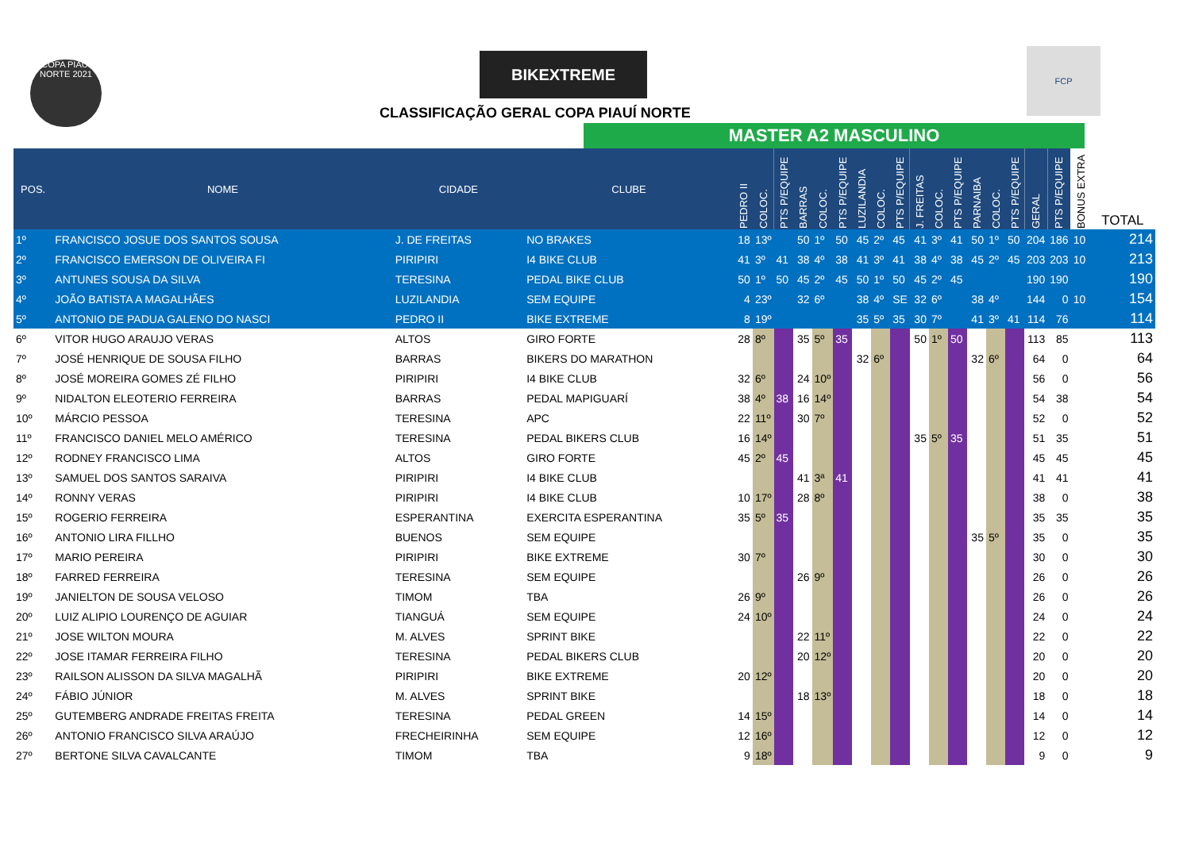COPA PIAUÍ NORTE 2021
BIKEXTREME FCP
CLASSIFICAÇÃO GERAL COPA PIAUÍ NORTE
MASTER A2 MASCULINO
| POS. | NOME | CIDADE | CLUBE | PEDRO II | COLOC. | PTS P/EQUIPE | BARRAS | COLOC. | PTS P/EQUIPE | LUZILANDIA | COLOC. | PTS P/EQUIPE | J. FREITAS | COLOC. | PTS P/EQUIPE | PARNAIBA | COLOC. | PTS P/EQUIPE | GERAL | PTS P/EQUIPE | BONUS EXTRA | TOTAL |
| --- | --- | --- | --- | --- | --- | --- | --- | --- | --- | --- | --- | --- | --- | --- | --- | --- | --- | --- | --- | --- | --- | --- |
| 1º | FRANCISCO JOSUE DOS SANTOS SOUSA | J. DE FREITAS | NO BRAKES | 18 | 13º | | 50 | 1º | 50 | 45 | 2º | 45 | 41 | 3º | 41 | 50 | 1º | 50 | 204 | 186 | 10 | 214 |
| 2º | FRANCISCO EMERSON DE OLIVEIRA FI | PIRIPIRI | I4 BIKE CLUB | 41 | 3º | 41 | 38 | 4º | 38 | 41 | 3º | 41 | 38 | 4º | 38 | 45 | 2º | 45 | 203 | 203 | 10 | 213 |
| 3º | ANTUNES SOUSA DA SILVA | TERESINA | PEDAL BIKE CLUB | 50 | 1º | 50 | 45 | 2º | 45 | 50 | 1º | 50 | 45 | 2º | 45 | | | | 190 | 190 | | 190 |
| 4º | JOÃO BATISTA A MAGALHÃES | LUZILANDIA | SEM EQUIPE | 4 | 23º | | 32 | 6º | | 38 | 4º | SE | 32 | 6º | | 38 | 4º | | 144 | 0 | 10 | 154 |
| 5º | ANTONIO DE PADUA GALENO DO NASCI | PEDRO II | BIKE EXTREME | 8 | 19º | | | | | 35 | 5º | 35 | 30 | 7º | | 41 | 3º | 41 | 114 | 76 | | 114 |
| 6º | VITOR HUGO ARAUJO VERAS | ALTOS | GIRO FORTE | 28 | 8º | | 35 | 5º | 35 | | | | 50 | 1º | 50 | | | | 113 | 85 | | 113 |
| 7º | JOSÉ HENRIQUE DE SOUSA FILHO | BARRAS | BIKERS DO MARATHON | | | | | | | 32 | 6º | | | | | 32 | 6º | | 64 | 0 | | 64 |
| 8º | JOSÉ MOREIRA GOMES ZÉ FILHO | PIRIPIRI | I4 BIKE CLUB | 32 | 6º | | 24 | 10º | | | | | | | | | | | 56 | 0 | | 56 |
| 9º | NIDALTON ELEOTERIO FERREIRA | BARRAS | PEDAL MAPIGUARÍ | 38 | 4º | 38 | 16 | 14º | | | | | | | | | | | 54 | 38 | | 54 |
| 10º | MÁRCIO PESSOA | TERESINA | APC | 22 | 11º | | 30 | 7º | | | | | | | | | | | 52 | 0 | | 52 |
| 11º | FRANCISCO DANIEL MELO AMÉRICO | TERESINA | PEDAL BIKERS CLUB | 16 | 14º | | | | | | | | 35 | 5º | 35 | | | | 51 | 35 | | 51 |
| 12º | RODNEY FRANCISCO LIMA | ALTOS | GIRO FORTE | 45 | 2º | 45 | | | | | | | | | | | | | 45 | 45 | | 45 |
| 13º | SAMUEL DOS SANTOS SARAIVA | PIRIPIRI | I4 BIKE CLUB | | | | 41 | 3ª | 41 | | | | | | | | | | 41 | 41 | | 41 |
| 14º | RONNY VERAS | PIRIPIRI | I4 BIKE CLUB | 10 | 17º | | 28 | 8º | | | | | | | | | | | 38 | 0 | | 38 |
| 15º | ROGERIO FERREIRA | ESPERANTINA | EXERCITA ESPERANTINA | 35 | 5º | 35 | | | | | | | | | | | | | 35 | 35 | | 35 |
| 16º | ANTONIO LIRA FILLHO | BUENOS | SEM EQUIPE | | | | | | | | | | | | | 35 | 5º | | 35 | 0 | | 35 |
| 17º | MARIO PEREIRA | PIRIPIRI | BIKE EXTREME | 30 | 7º | | | | | | | | | | | | | | 30 | 0 | | 30 |
| 18º | FARRED FERREIRA | TERESINA | SEM EQUIPE | | | | 26 | 9º | | | | | | | | | | | 26 | 0 | | 26 |
| 19º | JANIELTON DE SOUSA VELOSO | TIMOM | TBA | 26 | 9º | | | | | | | | | | | | | | 26 | 0 | | 26 |
| 20º | LUIZ ALIPIO LOURENÇO DE AGUIAR | TIANGUÁ | SEM EQUIPE | 24 | 10º | | | | | | | | | | | | | | 24 | 0 | | 24 |
| 21º | JOSE WILTON MOURA | M. ALVES | SPRINT BIKE | | | | 22 | 11º | | | | | | | | | | | 22 | 0 | | 22 |
| 22º | JOSE ITAMAR FERREIRA FILHO | TERESINA | PEDAL BIKERS CLUB | | | | 20 | 12º | | | | | | | | | | | 20 | 0 | | 20 |
| 23º | RAILSON ALISSON DA SILVA MAGALHÃ | PIRIPIRI | BIKE EXTREME | 20 | 12º | | | | | | | | | | | | | | 20 | 0 | | 20 |
| 24º | FÁBIO JÚNIOR | M. ALVES | SPRINT BIKE | | | | 18 | 13º | | | | | | | | | | | 18 | 0 | | 18 |
| 25º | GUTEMBERG ANDRADE FREITAS FREITA | TERESINA | PEDAL GREEN | 14 | 15º | | | | | | | | | | | | | | 14 | 0 | | 14 |
| 26º | ANTONIO FRANCISCO SILVA ARAÚJO | FRECHEIRINHA | SEM EQUIPE | 12 | 16º | | | | | | | | | | | | | | 12 | 0 | | 12 |
| 27º | BERTONE SILVA CAVALCANTE | TIMOM | TBA | 9 | 18º | | | | | | | | | | | | | | 9 | 0 | | 9 |